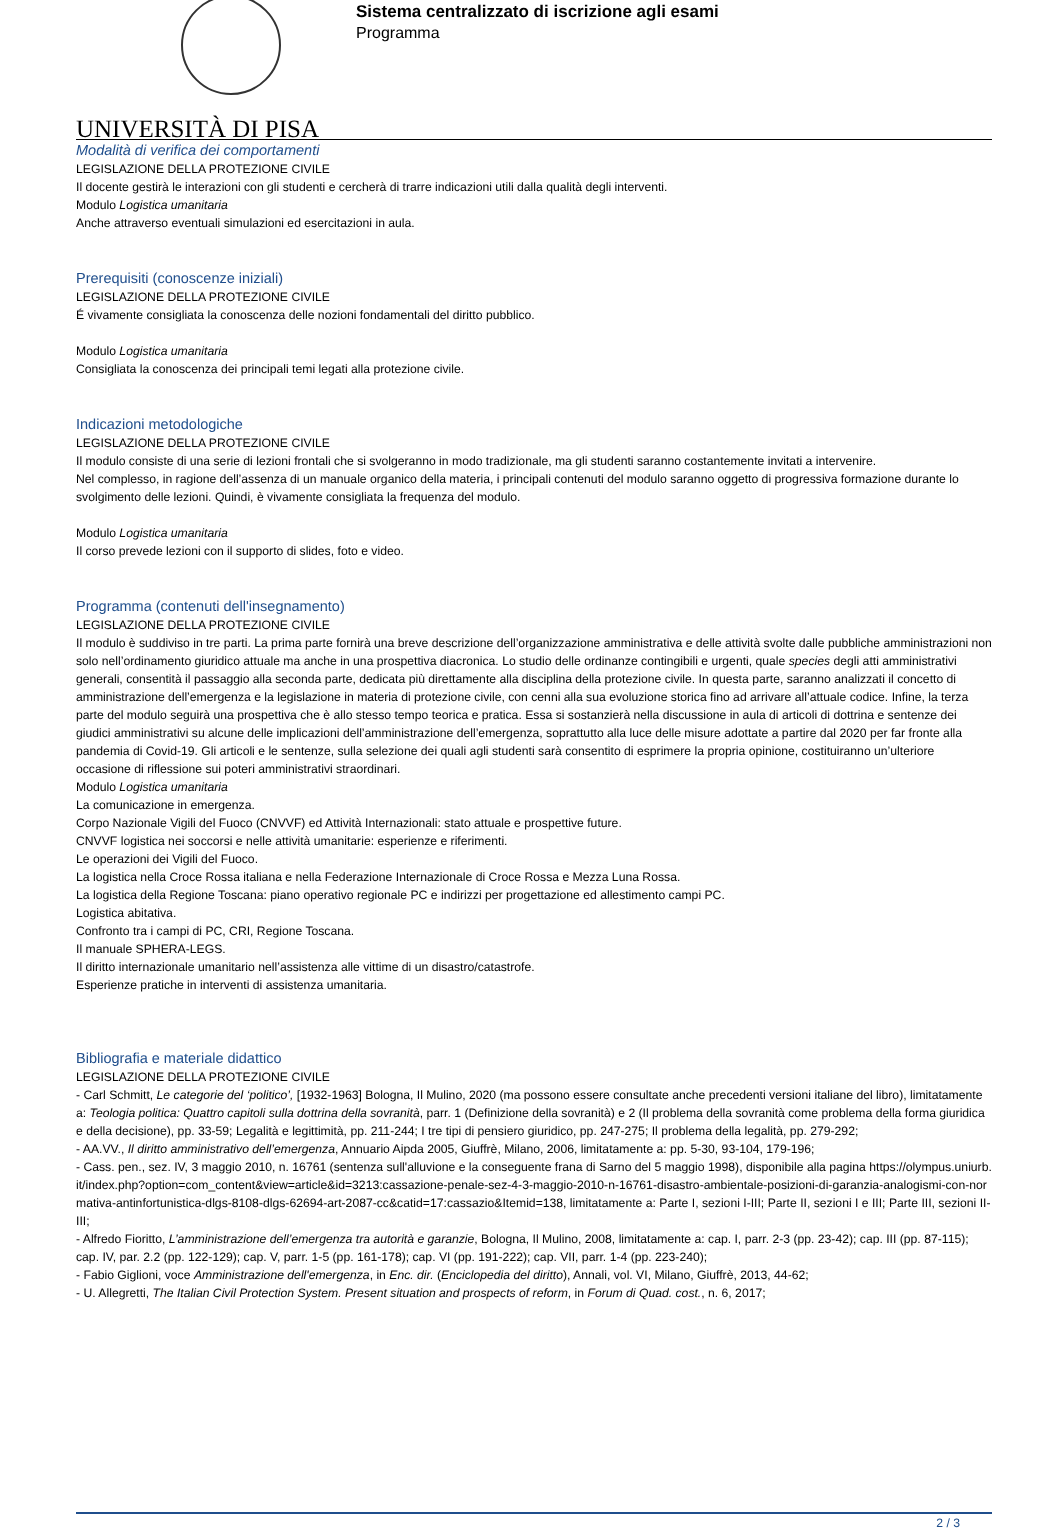Sistema centralizzato di iscrizione agli esami
Programma
UNIVERSITÀ DI PISA
Modalità di verifica dei comportamenti
LEGISLAZIONE DELLA PROTEZIONE CIVILE
Il docente gestirà le interazioni con gli studenti e cercherà di trarre indicazioni utili dalla qualità degli interventi.
Modulo Logistica umanitaria
Anche attraverso eventuali simulazioni ed esercitazioni in aula.
Prerequisiti (conoscenze iniziali)
LEGISLAZIONE DELLA PROTEZIONE CIVILE
É vivamente consigliata la conoscenza delle nozioni fondamentali del diritto pubblico.
Modulo Logistica umanitaria
Consigliata la conoscenza dei principali temi legati alla protezione civile.
Indicazioni metodologiche
LEGISLAZIONE DELLA PROTEZIONE CIVILE
Il modulo consiste di una serie di lezioni frontali che si svolgeranno in modo tradizionale, ma gli studenti saranno costantemente invitati a intervenire.
Nel complesso, in ragione dell’assenza di un manuale organico della materia, i principali contenuti del modulo saranno oggetto di progressiva formazione durante lo svolgimento delle lezioni. Quindi, è vivamente consigliata la frequenza del modulo.
Modulo Logistica umanitaria
Il corso prevede lezioni con il supporto di slides, foto e video.
Programma (contenuti dell'insegnamento)
LEGISLAZIONE DELLA PROTEZIONE CIVILE
Il modulo è suddiviso in tre parti. La prima parte fornirà una breve descrizione dell’organizzazione amministrativa e delle attività svolte dalle pubbliche amministrazioni non solo nell’ordinamento giuridico attuale ma anche in una prospettiva diacronica. Lo studio delle ordinanze contingibili e urgenti, quale species degli atti amministrativi generali, consentità il passaggio alla seconda parte, dedicata più direttamente alla disciplina della protezione civile. In questa parte, saranno analizzati il concetto di amministrazione dell’emergenza e la legislazione in materia di protezione civile, con cenni alla sua evoluzione storica fino ad arrivare all’attuale codice. Infine, la terza parte del modulo seguirà una prospettiva che è allo stesso tempo teorica e pratica. Essa si sostanzierà nella discussione in aula di articoli di dottrina e sentenze dei giudici amministrativi su alcune delle implicazioni dell’amministrazione dell’emergenza, soprattutto alla luce delle misure adottate a partire dal 2020 per far fronte alla pandemia di Covid-19. Gli articoli e le sentenze, sulla selezione dei quali agli studenti sarà consentito di esprimere la propria opinione, costituiranno un’ulteriore occasione di riflessione sui poteri amministrativi straordinari.
Modulo Logistica umanitaria
La comunicazione in emergenza.
Corpo Nazionale Vigili del Fuoco (CNVVF) ed Attività Internazionali: stato attuale e prospettive future.
CNVVF logistica nei soccorsi e nelle attività umanitarie: esperienze e riferimenti.
Le operazioni dei Vigili del Fuoco.
La logistica nella Croce Rossa italiana e nella Federazione Internazionale di Croce Rossa e Mezza Luna Rossa.
La logistica della Regione Toscana: piano operativo regionale PC e indirizzi per progettazione ed allestimento campi PC.
Logistica abitativa.
Confronto tra i campi di PC, CRI, Regione Toscana.
Il manuale SPHERA-LEGS.
Il diritto internazionale umanitario nell’assistenza alle vittime di un disastro/catastrofe.
Esperienze pratiche in interventi di assistenza umanitaria.
Bibliografia e materiale didattico
LEGISLAZIONE DELLA PROTEZIONE CIVILE
- Carl Schmitt, Le categorie del ‘politico’, [1932-1963] Bologna, Il Mulino, 2020 (ma possono essere consultate anche precedenti versioni italiane del libro), limitatamente a: Teologia politica: Quattro capitoli sulla dottrina della sovranità, parr. 1 (Definizione della sovranità) e 2 (Il problema della sovranità come problema della forma giuridica e della decisione), pp. 33-59; Legalità e legittimità, pp. 211-244; I tre tipi di pensiero giuridico, pp. 247-275; Il problema della legalità, pp. 279-292;
- AA.VV., Il diritto amministrativo dell’emergenza, Annuario Aipda 2005, Giuffrè, Milano, 2006, limitatamente a: pp. 5-30, 93-104, 179-196;
- Cass. pen., sez. IV, 3 maggio 2010, n. 16761 (sentenza sull'alluvione e la conseguente frana di Sarno del 5 maggio 1998), disponibile alla pagina https://olympus.uniurb.it/index.php?option=com_content&view=article&id=3213:cassazione-penale-sez-4-3-maggio-2010-n-16761-disastro-ambientale-posizioni-di-garanzia-analogismi-con-normativa-antinfortunistica-dlgs-8108-dlgs-62694-art-2087-cc&catid=17:cassazio&Itemid=138, limitatamente a: Parte I, sezioni I-III; Parte II, sezioni I e III; Parte III, sezioni II-III;
- Alfredo Fioritto, L’amministrazione dell’emergenza tra autorità e garanzie, Bologna, Il Mulino, 2008, limitatamente a: cap. I, parr. 2-3 (pp. 23-42); cap. III (pp. 87-115); cap. IV, par. 2.2 (pp. 122-129); cap. V, parr. 1-5 (pp. 161-178); cap. VI (pp. 191-222); cap. VII, parr. 1-4 (pp. 223-240);
- Fabio Giglioni, voce Amministrazione dell'emergenza, in Enc. dir. (Enciclopedia del diritto), Annali, vol. VI, Milano, Giuffrè, 2013, 44-62;
- U. Allegretti, The Italian Civil Protection System. Present situation and prospects of reform, in Forum di Quad. cost., n. 6, 2017;
2 / 3